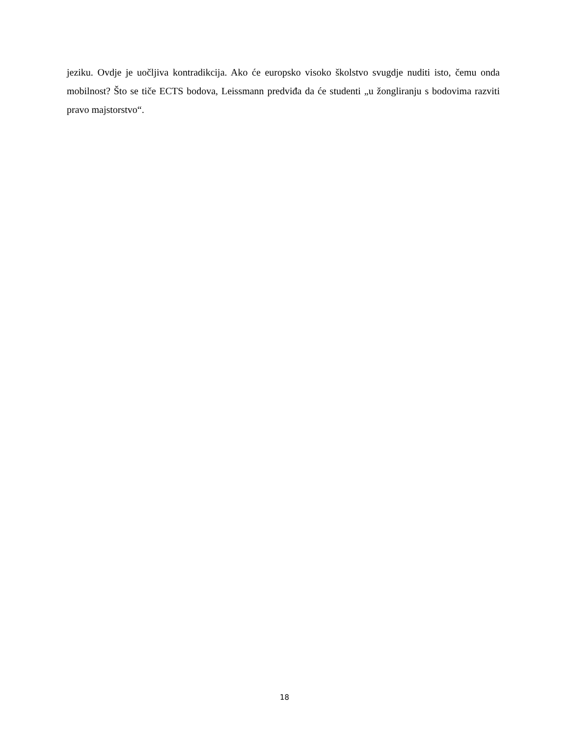jeziku. Ovdje je uočljiva kontradikcija. Ako će europsko visoko školstvo svugdje nuditi isto, čemu onda mobilnost? Što se tiče ECTS bodova, Leissmann predviđa da će studenti „u žongliranju s bodovima razviti pravo majstorstvo“.
18